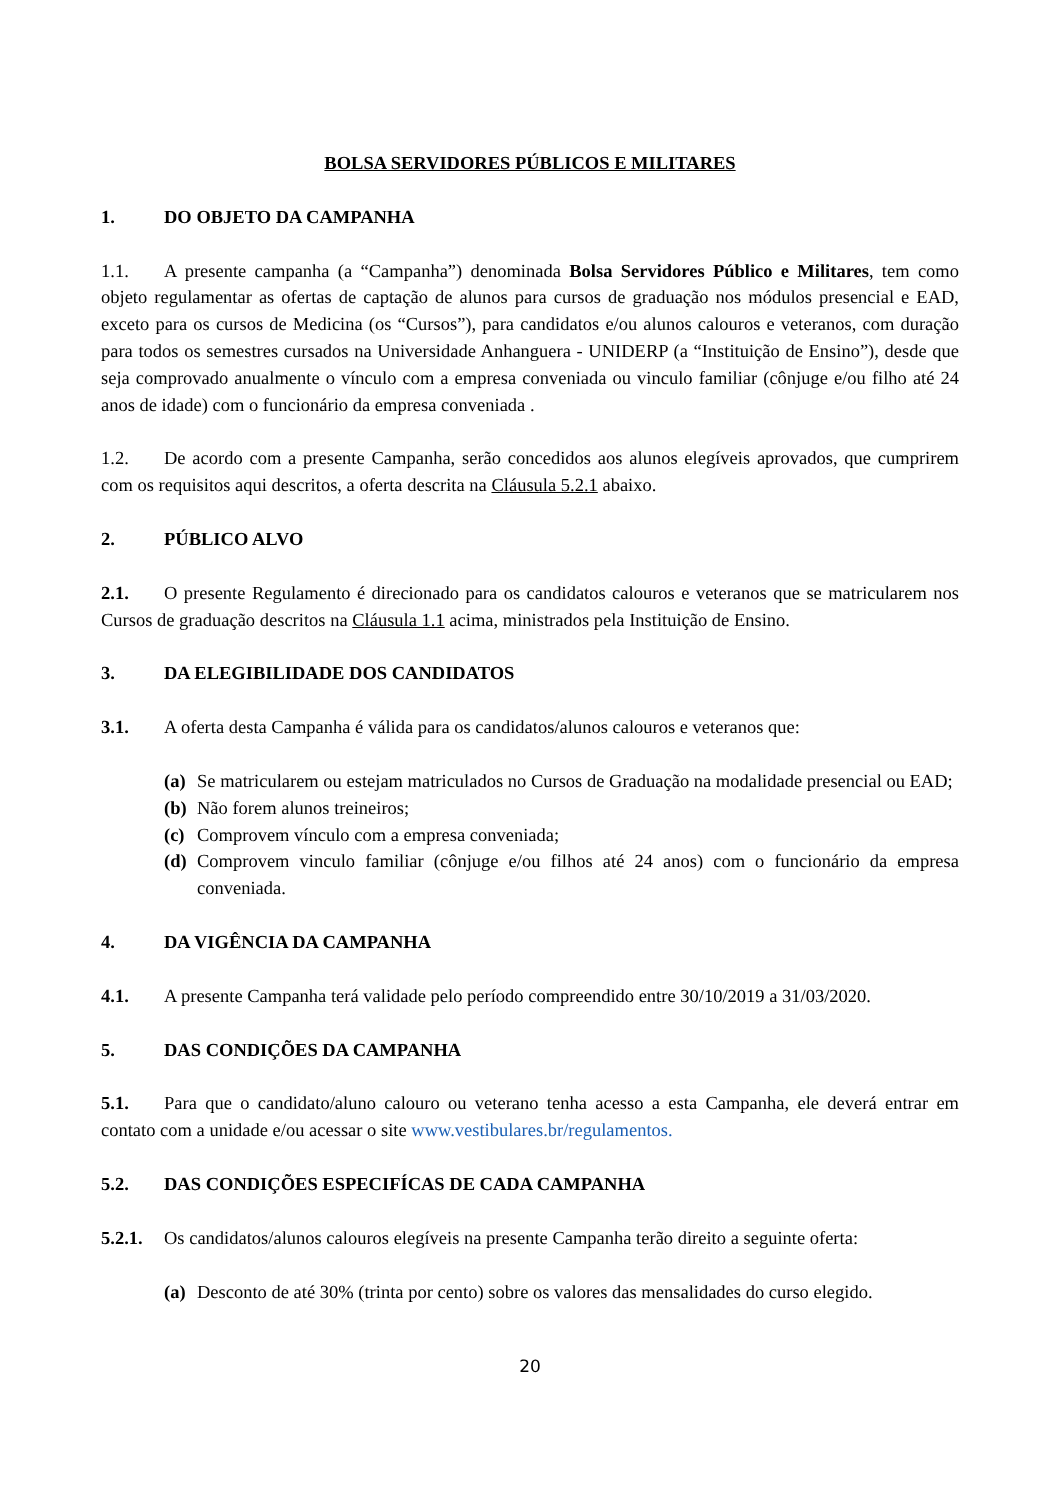BOLSA SERVIDORES PÚBLICOS E MILITARES
1. DO OBJETO DA CAMPANHA
1.1. A presente campanha (a “Campanha”) denominada Bolsa Servidores Público e Militares, tem como objeto regulamentar as ofertas de captação de alunos para cursos de graduação nos módulos presencial e EAD, exceto para os cursos de Medicina (os “Cursos”), para candidatos e/ou alunos calouros e veteranos, com duração para todos os semestres cursados na Universidade Anhanguera - UNIDERP (a “Instituição de Ensino”), desde que seja comprovado anualmente o vínculo com a empresa conveniada ou vinculo familiar (cônjuge e/ou filho até 24 anos de idade) com o funcionário da empresa conveniada .
1.2. De acordo com a presente Campanha, serão concedidos aos alunos elegíveis aprovados, que cumprirem com os requisitos aqui descritos, a oferta descrita na Cláusula 5.2.1 abaixo.
2. PÚBLICO ALVO
2.1. O presente Regulamento é direcionado para os candidatos calouros e veteranos que se matricularem nos Cursos de graduação descritos na Cláusula 1.1 acima, ministrados pela Instituição de Ensino.
3. DA ELEGIBILIDADE DOS CANDIDATOS
3.1. A oferta desta Campanha é válida para os candidatos/alunos calouros e veteranos que:
(a) Se matricularem ou estejam matriculados no Cursos de Graduação na modalidade presencial ou EAD;
(b) Não forem alunos treineiros;
(c) Comprovem vínculo com a empresa conveniada;
(d) Comprovem vinculo familiar (cônjuge e/ou filhos até 24 anos) com o funcionário da empresa conveniada.
4. DA VIGÊNCIA DA CAMPANHA
4.1. A presente Campanha terá validade pelo período compreendido entre 30/10/2019 a 31/03/2020.
5. DAS CONDIÇÕES DA CAMPANHA
5.1. Para que o candidato/aluno calouro ou veterano tenha acesso a esta Campanha, ele deverá entrar em contato com a unidade e/ou acessar o site www.vestibulares.br/regulamentos.
5.2. DAS CONDIÇÕES ESPECIFÍCAS DE CADA CAMPANHA
5.2.1. Os candidatos/alunos calouros elegíveis na presente Campanha terão direito a seguinte oferta:
(a) Desconto de até 30% (trinta por cento) sobre os valores das mensalidades do curso elegido.
20